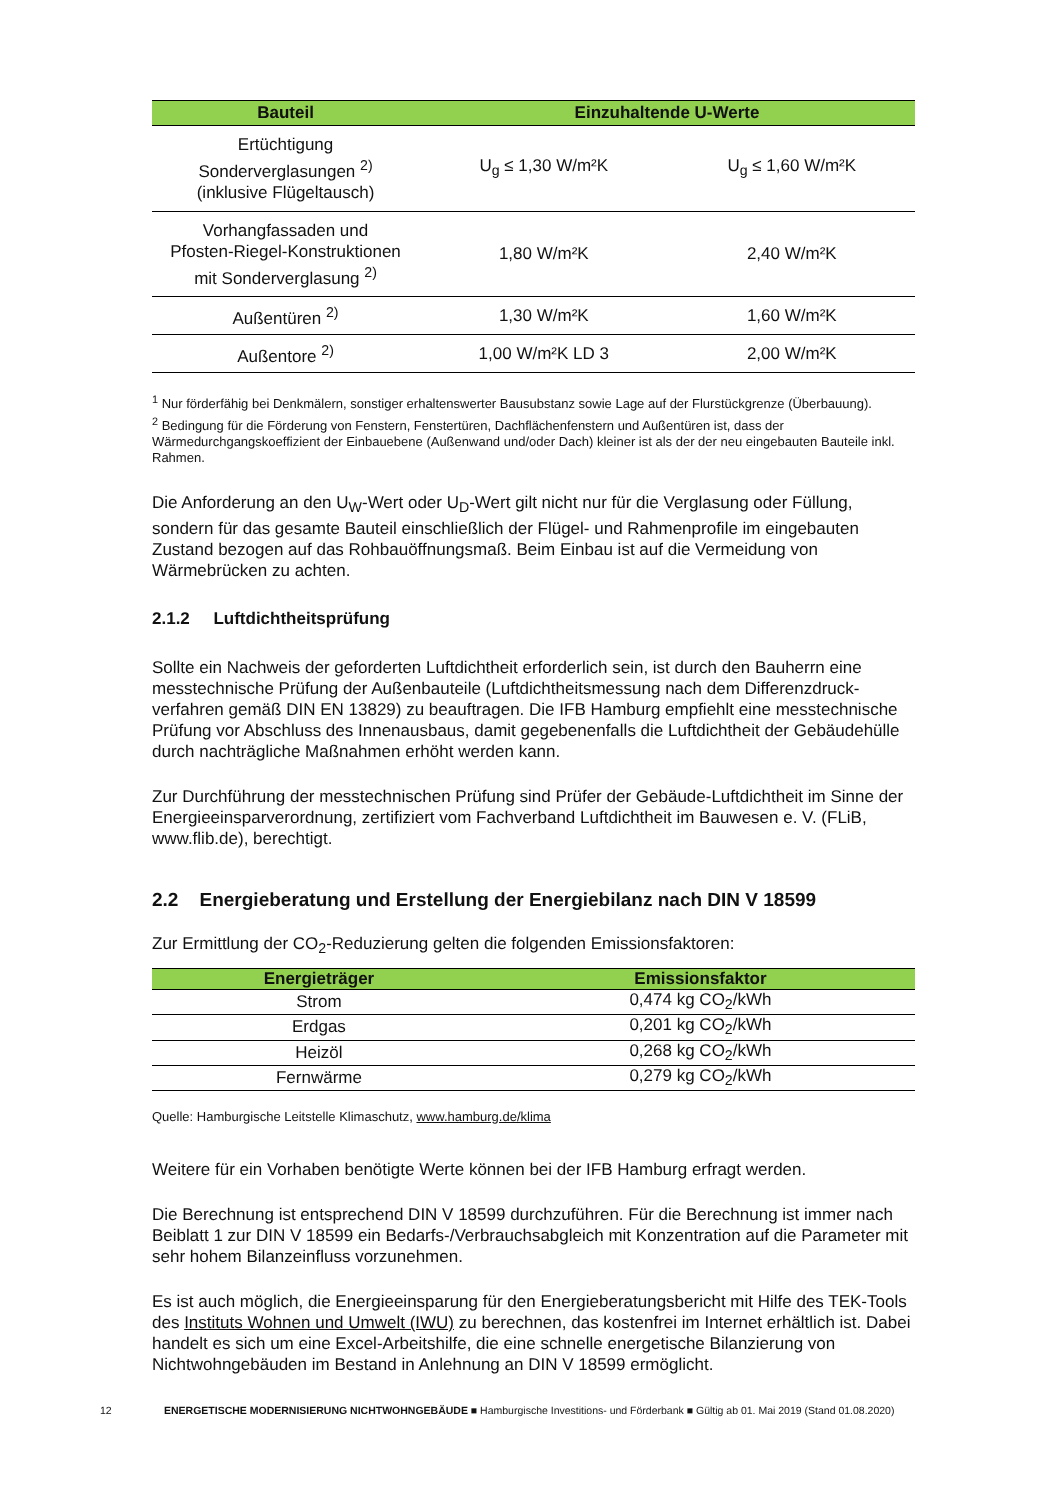| Bauteil | Einzuhaltende U-Werte | |
| --- | --- | --- |
| Ertüchtigung Sonderverglasungen <sup>2)</sup> (inklusive Flügeltausch) | U<sub>g</sub> ≤ 1,30 W/m²K | U<sub>g</sub> ≤ 1,60 W/m²K |
| Vorhangfassaden und Pfosten-Riegel-Konstruktionen mit Sonderverglasung <sup>2)</sup> | 1,80 W/m²K | 2,40 W/m²K |
| Außentüren <sup>2)</sup> | 1,30 W/m²K | 1,60 W/m²K |
| Außentore <sup>2)</sup> | 1,00 W/m²K LD 3 | 2,00 W/m²K |
<sup>1</sup> Nur förderfähig bei Denkmälern, sonstiger erhaltenswerter Bausubstanz sowie Lage auf der Flurstückgrenze (Überbauung).
<sup>2</sup> Bedingung für die Förderung von Fenstern, Fenstertüren, Dachflächenfenstern und Außentüren ist, dass der Wärmedurchgangskoeffizient der Einbauebene (Außenwand und/oder Dach) kleiner ist als der der neu eingebauten Bauteile inkl. Rahmen.
Die Anforderung an den U<sub>W</sub>-Wert oder U<sub>D</sub>-Wert gilt nicht nur für die Verglasung oder Füllung, sondern für das gesamte Bauteil einschließlich der Flügel- und Rahmenprofile im eingebauten Zustand bezogen auf das Rohbauöffnungsmaß. Beim Einbau ist auf die Vermeidung von Wärmebrücken zu achten.
2.1.2 Luftdichtheitsprüfung
Sollte ein Nachweis der geforderten Luftdichtheit erforderlich sein, ist durch den Bauherrn eine messtechnische Prüfung der Außenbauteile (Luftdichtheitsmessung nach dem Differenzdruck-verfahren gemäß DIN EN 13829) zu beauftragen. Die IFB Hamburg empfiehlt eine messtechnische Prüfung vor Abschluss des Innenausbaus, damit gegebenenfalls die Luftdichtheit der Gebäudehülle durch nachträgliche Maßnahmen erhöht werden kann.
Zur Durchführung der messtechnischen Prüfung sind Prüfer der Gebäude-Luftdichtheit im Sinne der Energieeinsparverordnung, zertifiziert vom Fachverband Luftdichtheit im Bauwesen e. V. (FLiB, www.flib.de), berechtigt.
2.2 Energieberatung und Erstellung der Energiebilanz nach DIN V 18599
Zur Ermittlung der CO<sub>2</sub>-Reduzierung gelten die folgenden Emissionsfaktoren:
| Energieträger | Emissionsfaktor |
| --- | --- |
| Strom | 0,474 kg CO<sub>2</sub>/kWh |
| Erdgas | 0,201 kg CO<sub>2</sub>/kWh |
| Heizöl | 0,268 kg CO<sub>2</sub>/kWh |
| Fernwärme | 0,279 kg CO<sub>2</sub>/kWh |
Quelle: Hamburgische Leitstelle Klimaschutz, www.hamburg.de/klima
Weitere für ein Vorhaben benötigte Werte können bei der IFB Hamburg erfragt werden.
Die Berechnung ist entsprechend DIN V 18599 durchzuführen. Für die Berechnung ist immer nach Beiblatt 1 zur DIN V 18599 ein Bedarfs-/Verbrauchsabgleich mit Konzentration auf die Parameter mit sehr hohem Bilanzeinfluss vorzunehmen.
Es ist auch möglich, die Energieeinsparung für den Energieberatungsbericht mit Hilfe des TEK-Tools des Instituts Wohnen und Umwelt (IWU) zu berechnen, das kostenfrei im Internet erhältlich ist. Dabei handelt es sich um eine Excel-Arbeitshilfe, die eine schnelle energetische Bilanzierung von Nichtwohngebäuden im Bestand in Anlehnung an DIN V 18599 ermöglicht.
12 ENERGETISCHE MODERNISIERUNG NICHTWOHNGEBÄUDE ■ Hamburgische Investitions- und Förderbank ■ Gültig ab 01. Mai 2019 (Stand 01.08.2020)